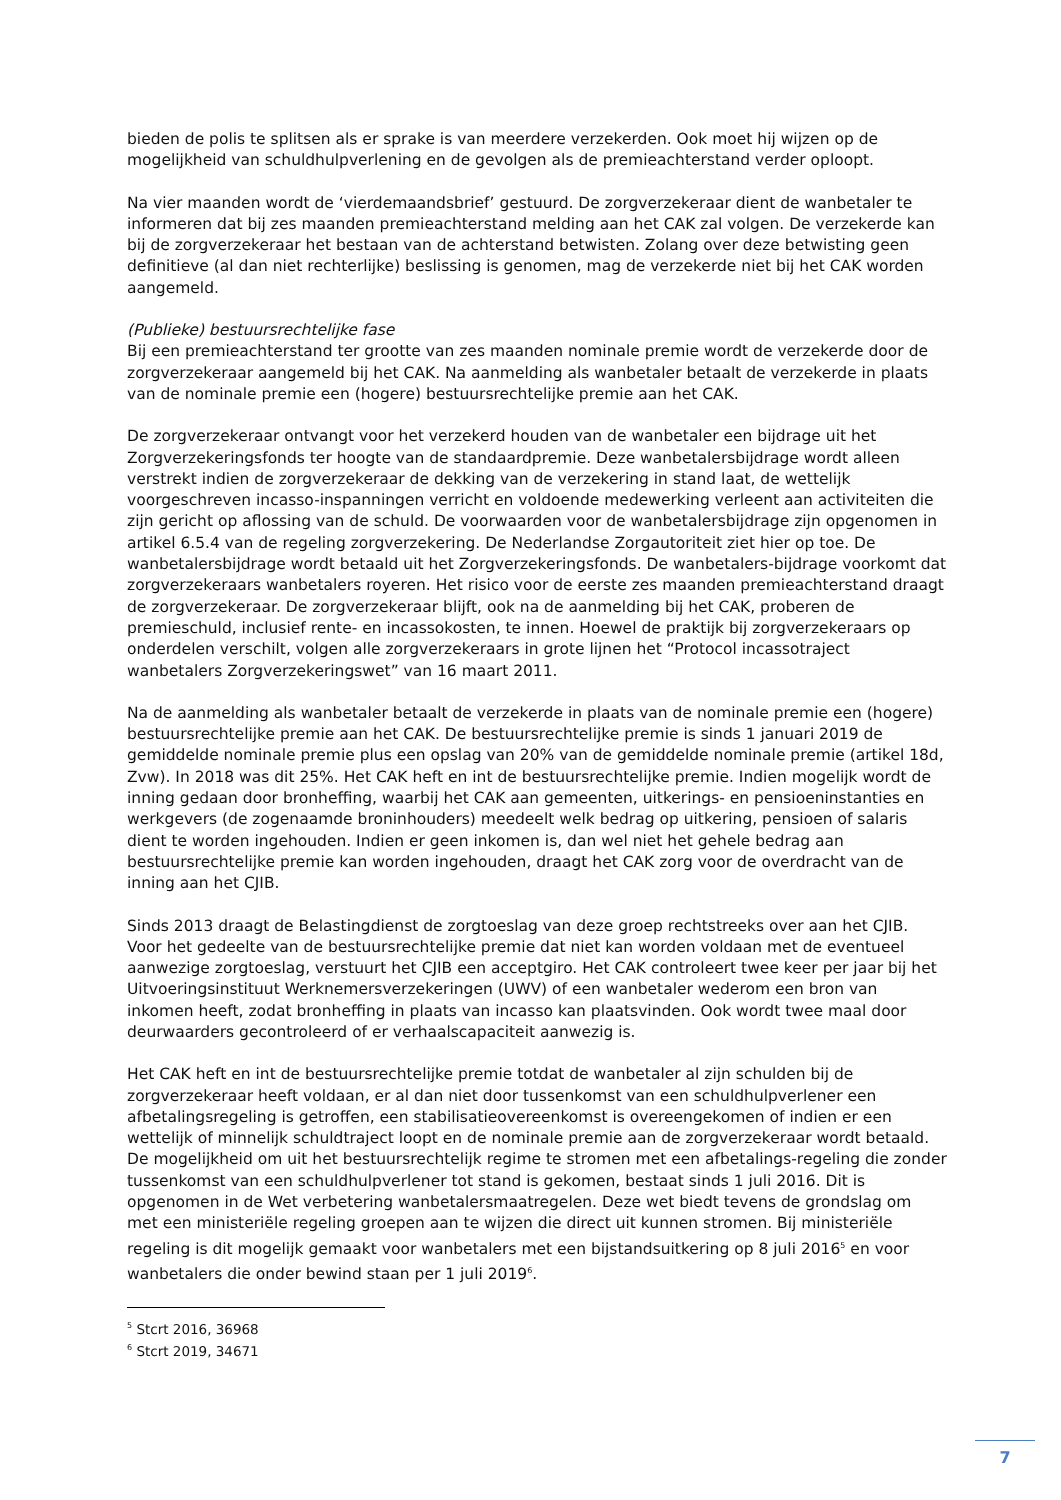bieden de polis te splitsen als er sprake is van meerdere verzekerden. Ook moet hij wijzen op de mogelijkheid van schuldhulpverlening en de gevolgen als de premieachterstand verder oploopt.
Na vier maanden wordt de ‘vierdemaandsbrief’ gestuurd. De zorgverzekeraar dient de wanbetaler te informeren dat bij zes maanden premieachterstand melding aan het CAK zal volgen. De verzekerde kan bij de zorgverzekeraar het bestaan van de achterstand betwisten. Zolang over deze betwisting geen definitieve (al dan niet rechterlijke) beslissing is genomen, mag de verzekerde niet bij het CAK worden aangemeld.
(Publieke) bestuursrechtelijke fase
Bij een premieachterstand ter grootte van zes maanden nominale premie wordt de verzekerde door de zorgverzekeraar aangemeld bij het CAK. Na aanmelding als wanbetaler betaalt de verzekerde in plaats van de nominale premie een (hogere) bestuursrechtelijke premie aan het CAK.
De zorgverzekeraar ontvangt voor het verzekerd houden van de wanbetaler een bijdrage uit het Zorgverzekeringsfonds ter hoogte van de standaardpremie. Deze wanbetalersbijdrage wordt alleen verstrekt indien de zorgverzekeraar de dekking van de verzekering in stand laat, de wettelijk voorgeschreven incasso-inspanningen verricht en voldoende medewerking verleent aan activiteiten die zijn gericht op aflossing van de schuld. De voorwaarden voor de wanbetalersbijdrage zijn opgenomen in artikel 6.5.4 van de regeling zorgverzekering. De Nederlandse Zorgautoriteit ziet hier op toe. De wanbetalersbijdrage wordt betaald uit het Zorgverzekeringsfonds. De wanbetalers-bijdrage voorkomt dat zorgverzekeraars wanbetalers royeren. Het risico voor de eerste zes maanden premieachterstand draagt de zorgverzekeraar. De zorgverzekeraar blijft, ook na de aanmelding bij het CAK, proberen de premieschuld, inclusief rente- en incassokosten, te innen. Hoewel de praktijk bij zorgverzekeraars op onderdelen verschilt, volgen alle zorgverzekeraars in grote lijnen het “Protocol incassotraject wanbetalers Zorgverzekeringswet” van 16 maart 2011.
Na de aanmelding als wanbetaler betaalt de verzekerde in plaats van de nominale premie een (hogere) bestuursrechtelijke premie aan het CAK. De bestuursrechtelijke premie is sinds 1 januari 2019 de gemiddelde nominale premie plus een opslag van 20% van de gemiddelde nominale premie (artikel 18d, Zvw). In 2018 was dit 25%. Het CAK heft en int de bestuursrechtelijke premie. Indien mogelijk wordt de inning gedaan door bronheffing, waarbij het CAK aan gemeenten, uitkerings- en pensioeninstanties en werkgevers (de zogenaamde broninhouders) meedeelt welk bedrag op uitkering, pensioen of salaris dient te worden ingehouden. Indien er geen inkomen is, dan wel niet het gehele bedrag aan bestuursrechtelijke premie kan worden ingehouden, draagt het CAK zorg voor de overdracht van de inning aan het CJIB.
Sinds 2013 draagt de Belastingdienst de zorgtoeslag van deze groep rechtstreeks over aan het CJIB. Voor het gedeelte van de bestuursrechtelijke premie dat niet kan worden voldaan met de eventueel aanwezige zorgtoeslag, verstuurt het CJIB een acceptgiro. Het CAK controleert twee keer per jaar bij het Uitvoeringsinstituut Werknemersverzekeringen (UWV) of een wanbetaler wederom een bron van inkomen heeft, zodat bronheffing in plaats van incasso kan plaatsvinden. Ook wordt twee maal door deurwaarders gecontroleerd of er verhaalscapaciteit aanwezig is.
Het CAK heft en int de bestuursrechtelijke premie totdat de wanbetaler al zijn schulden bij de zorgverzekeraar heeft voldaan, er al dan niet door tussenkomst van een schuldhulpverlener een afbetalingsregeling is getroffen, een stabilisatieovereenkomst is overeengekomen of indien er een wettelijk of minnelijk schuldtraject loopt en de nominale premie aan de zorgverzekeraar wordt betaald. De mogelijkheid om uit het bestuursrechtelijk regime te stromen met een afbetalings-regeling die zonder tussenkomst van een schuldhulpverlener tot stand is gekomen, bestaat sinds 1 juli 2016. Dit is opgenomen in de Wet verbetering wanbetalersmaatregelen. Deze wet biedt tevens de grondslag om met een ministeriële regeling groepen aan te wijzen die direct uit kunnen stromen. Bij ministeriële regeling is dit mogelijk gemaakt voor wanbetalers met een bijstandsuitkering op 8 juli 2016<sup>5</sup> en voor wanbetalers die onder bewind staan per 1 juli 2019<sup>6</sup>.
<sup>5</sup> Stcrt 2016, 36968
<sup>6</sup> Stcrt 2019, 34671
7